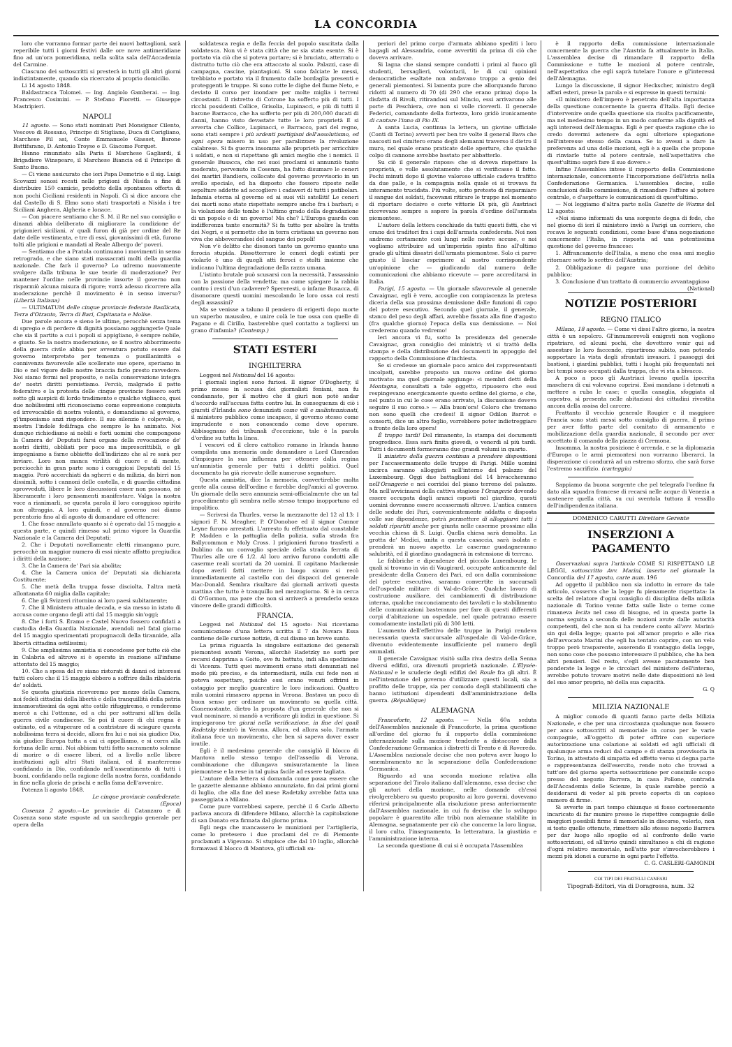LA CONCORDIA
loro che vorranno formar parte dei nuovi battaglioni, sarà reperibile tutti i giorni festivi dalle ore nove antimeridiane fino ad un'ora pomeridiana, nella solita sala dell'Accademia del Carmine.
Ciascuno dei sottoscritti si presterà in tutti gli altri giorni indistintamente, quando sia ricercato al proprio domicilio.
Li 14 agosto 1848.
Baldastracca Tolomei. — Ing. Angiolo Gamberai. — Ing. Francesco Cosimini. — P. Stefano Fioretti. — Giuseppe Mastripieri.
NAPOLI
11 agosto. — Sono stati nominati Pari Monsignor Cilento, Vescovo di Rossano, Principe di Stigliano, Duca di Corigliano, Marchese Fil asi, Conte Emmanuele Giasset, Barone Battifarano, D. Antonio Troyse e D. Giacomo Forquet.
Hanno rinunziato alla Paria il Marchese Gagliardi, il Brigadiere Winspeare, il Marchese Biancia ed il Principe di Santo Buono.
— Ci viene assicurato che ieri Papa Demetrio e il sig. Luigi Scovazzi sonosi recati nelle prigioni di Nisida a fine di distribuire 150 camicie, prodotto della spontanea offerta di non pochi Ciciliani residenti in Napoli. Ci si dice ancora che dal Castello di S. Elmo sono stati trasportati a Nisida i tre Siciliani Anghera, Algheria e Ionace.
— Con piacere sentiamo che S. M. il Re nel suo consiglio o dinanzi abbia deliberato di migliorare la condizione de' prigionieri siciliani, a' quali furon di già per ordine del Re date delle vestimenta, e tre di essi, giovanissimi di età, furono tolti alle prigioni e mandati al Reale Albergo de' poveri.
— Sentiamo che a Pratola continuano i movimenti in senso retrogrado, e che siano stati massacrati molti della guardia nazionale. Che farà il governo? Lo udremo nuovamente svolgere dalla tribuna le sue teorie di moderazione? Per mantener l'ordine nelle provincie insorte il governo non risparmiò alcuna misura di rigore; vorrà adesso ricorrere alla moderazione perchè il movimento è in senso inverso? (Libertà Italiana)
— ULTIMATUM delle cinque provincie federate Basilicata, Terra d'Otranto, Terra di Bari, Capitanata e Molise.
Due parole ancora e sieno le ultime, perocchè senza tema di spregio e di perdere di dignità possiamo aggiungerle Quale che sia il partito a cui i popoli si appigliano, è sempre nobile, e giusto. Se la nostra moderazione, se il nostro abborrimento della guerra civile abbia per avventura potuto essere dal governo interpretato per temenza o pusillanimità o connivenza favorevole alle scellerate sue opere, speriamo in Dio e nel vigore delle nostre braccia farlo presto ravvedere. Noi siamo fermi nel proposito, e nella conservazione integra de' nostri diritti persistiamo. Perciò, malgrado il patto federativo e la protesta delle cinque provincie fossero sorti sotto gli auspicii di lordo tradimento e qualche vigliacco, quei due nobilissimi atti riconosciamo come espressione compiuta ed irrevocabile di nostra volontà, e domandiamo al governo, gl'imponiamo anzi rispondere. Il suo silenzio è colpevole, e mostra l'indole fedifraga che sempre lo ha animato. Noi dunque richiediamo ai nobili e forti uomini che compongono la Camera de' Deputati farsi organo della revocazione de' nostri diritti, obbliati per poco ma imprescrittibili, e gli impegniamo a farne obbietto dell'indirizzo che al re sarà per inviare. Loro non manca virilità di cuore e di mente, perciocchè in gran parte sono i coraggiosi Deputati del 15 maggio. Però accerchiati da sgherri e da milizia, da birri non dissimili, sotto i cannoni delle castella, e di guardia cittadina sprovveduti, libere le loro discussioni esser non possono, nè liberamente i loro pensamenti manifestare. Valga la nostra voce a rianimarli, se questa parola il loro coraggioso spirito non oltraggia. A loro quindi, e al governo noi diamo perentorio fino al dì agosto di domandare ed ottenere:
1. Che fosse annullato quanto si è operato dal 15 maggio a questa parte, e quindi rimesso sul primo vigore la Guardia Nazionale e la Camera dei Deputati;
2. Che i Deputati novellamente eletti rimangano pure, perocchè un maggior numero di essi niente affatto pregiudica i diritti della nazione;
3. Che la Camera de' Pari sia abolita;
4. Che la Camera unica de' Deputati sia dichiarata Costituente;
5. Che metà della truppa fosse disciolta, l'altra metà allontanata 60 miglia dalla capitale;
6. Che gli Svizzeri ritornino ai loro paesi subitamente;
7. Che il Ministero attuale decada, e sia messo in istato di accusa come organo degli atti dal 15 maggio sin'oggi;
8. Che i forti S. Eramo e Castel Nuovo fossero confidati a custodia della Guardia Nazionale, avendoli nel fatal giorno del 15 maggio sperimentati propugnacoli della tirannide, alla libertà cittadina ostilissimi;
9. Che amplissima amnistia si concedesse per tutto ciò che in Calabria ed altrove si è operato in reazione all'infame attentato del 15 maggio;
10. Che a spesa del re siano ristorati di danni ed interessi tutti coloro che il 15 maggio ebbero a soffrire dalla ribalderia de' soldati.
Se questa giustizia riceveremo per mezzo della Camera, noi fedeli cittadini della libertà e della tranquillità della patria innamoratissimi da ogni atto ostile rifuggiremo, e renderemo mercè a chi l'ottenne, ed a chi per sottrarsi all'ira della guerra civile condiscese. Se poi il cuore di chi regna è ostinato, ed a vituperare ed a contristare di sciagure questa nobilissima terra si decide, allora fra lui e noi sia giudice Dio, sia giudice Europa tutta a cui ci appelliamo, e si corra alla fortuna delle armi. Noi abbiam tutti fatto sacramento solenne di morire o di essere liberi, ed a livello nelle libere instituzioni agli altri Stati italiani, ed il manterremo confidando in Dio, confidando nell'assentimento di tutti i buoni, confidando nella ragione della nostra forza, confidando in fine nella gloria de prischi e nella fama dell'avvenire.
Potenza li agosto 1848.
Le cinque provincie confederate.
(Epoca)
Cosenza 2 agosto.—Le provincie di Catanzaro e di Cosenza sono state esposte ad un saccheggio generale per opera della
soldatesca regia e della feccia del popolo suscitata dalla soldatesca. Non vi è stata città che ne sia stata esente. Si è portato via ciò che si poteva portare; si è bruciato, atterrato o distrutto tutto ciò che era attaccato al suolo. Palazzi, case di campagna, cascine, piantagioni. Si sono falciate le messi, trebbiato e portato via il frumento dalle bordaglia presenti e proteggenti le truppe. Si sono rotte le dighe del fiume Neto, e deviato il corso per inondare per molte miglia i terreni circostanti. Il ristretto di Cotrone ha sofferto più di tutti. I ricchi possidenti Collice, Grisolia, Lupinacci, e più di tutti il barone Barracco, che ha sofferto per più di 200,000 ducati di danni, hanno visto devastate tutte le loro proprietà E si avverta che Collice, Lupinacci, e Barracco, pari del regno, sono stati sempre i più ardenti partigiani dell'assolutismo, ed ogni opera misero in uso per paralizzare la rivoluzione calabrese. Si fa guerra insomma alle proprietà per arricchire i soldati, e non si rispettano gli amici meglio che i nemici. Il generale Busacca, che nei suoi proclami si annunziò tanto moderato, pervenuto in Cosenza, ha fatto disumare le ceneri dei martiri Bandiera, collocate dal governo provvisorio in un avello speciale, ed ha disposto che fossero riposte nelle sepolture addette ad accogliere i cadaveri di tutti i patiboları. Infamia eterna al governo ed ai suoi vili satelliti! Le ceneri dei morti sono state rispettate sempre anche fra i barbari; e la violazione delle tombe è l'ultimo grado della degradazione di un popolo e di un governo! Ma che? L'Europa guarda con indifferenza tante enormità? Si fa tutto per abolire la tratta dei Negri, e si permette che in terra cristiana un governo non viva che abbeverandosi del sangue dei popoli!
Non v'è delitto che disonori tanto un governo quanto una ferocia stupida. Dissotterrare le ceneri degli estinti per violarle è uno di quegli atti feroci e stolti insieme che indicano l'ultima degradazione della razza umana.
L'istinto brutale può scusarsi con la necessità, l'assassinio con la passione della vendetta; ma come spiegare la rabbia contro i resti d'un cadavere? Spereresti, o infame Busacca, di disonorare questi uomini mescolando le loro ossa coi resti degli assassini?
Ma se venisse a taluno il pensiero di erigerti dopo morte un superbo mausoleo, e unire colà le tue ossa con quelle di Pagano e di Cirillo, basterebbe quel contatto a togliersi un grano d'infamia? (Contemp.)
STATI ESTERI
INGHILTERRA
Leggesi nel National del 16 agosto:
I giornali inglesi sono furiosi. Il signor O'Dogherty, il primo messo in accusa dei giornalisti feniani, non fu condannato, per il motivo che il giurì non potè andar d'accordo sull'accusa fatta contro lui. In conseguenza di ciò i giurati d'Irlanda sono denunziati come vili e malintenzionati, il ministero pubblico come incapace, il governo stesso come imprudente e non conoscendo come deve operare. Abbisognano dei tribunali d'eccezione, tale è la parola d'ordine su tutta la linea.
I vescovi ed il clero cattolico romano in Irlanda hanno compilata una memoria onde domandare a Lord Clarendon d'impiegare la sua influenza per ottenere dalla regina un'amnistia generale per tutti i delitti politici. Quel documento ha già ricevute delle numerose segnature.
Questa amnistia, dice la memoria, convertirebbe molta gente alla causa dell'ordine e farebbe degl'amici al governo. Un giornale della sera annunzia semi-officialmente che un tal procedimento gli sembra nello stesso tempo inopportuno ed impolitico.
— Scrivesi da Thurles, verso la mezzanotte del 12 al 13: I signori F. N. Meagher, P. O'Donohoe ed il signor Connor Leyne furono arrestati. L'arresto fu effettuato dal constabile P. Madden e la pattuglia della polizia, sulla strada fra Ballycommon e Moly Cross. I prigionieri furono trasferti a Dublino da un convoglio speciale della strada ferrata di Thurles alle ore 6 1/2. Al loro arrivo furono condotti alle caserme reali scortati da 20 uomini. Il capitano Mackensie dopo averli fatti mettere in luogo sicuro si recò immediatamente al castello con dei dispacci del generale Mac-Donald. Sembra risultare dai giornali arrivati questa mattina che tutto è tranquillo nel mezzogiorno. Si è in cerca di O'Gormon, ma pare che non si arriverà a prenderlo senza vincere delle grandi difficoltà.
FRANCIA.
Leggesi nel National del 15 agosto: Noi riceviamo comunicazione d'una lettera scritta il 7 da Novara Essa contiene delle curiose notizie, di cui diamo un breve sunto.
La prima riguarda la singolare esitazione dei generali piemontesi avanti Verona, allorchè Radetzky ne sortì per recarsi dapprima a Goito, ove fu battuto, indi alla spedizione di Vicenza. Tutti quei movimenti erano stati denunziati nel modo più preciso, e da intermediarii, sulla cui fede non si poteva sospettare, poichè essi erano venuti offrirsi in ostaggio per meglio guarentire le loro indicazioni. Quattro mila uomini rimasero appena in Verona. Bastava un poco di buon senso per ordinare un movimento su quella città. Cionenostante, dietro la proposta d'un generale che non si vuol nominare, si mandò a verificare gli indizi in questione. Si impiegarono tre giorni nella verificazione, in fine dei quali Radetzky rientrò in Verona. Allora, ed allora solo, l'armata italiana fece un movimento, che ben si sapeva dover esser inutile.
Egli è il medesimo generale che consigliò il blocco di Mantova nello stesso tempo dell'assedio di Verona, combinazione che dilungava smisuratamente la linea piemontese e la rese in tal guisa facile ad essere tagliata.
L'autore della lettera si domanda come possa essere che le gazzette alemanne abbiano annunziato, fin dai primi giorni di luglio, che alla fine del mese Radetzky avrebbe fatta una passeggiata a Milano.
Come pure vorrebbesi sapere, perchè il 6 Carlo Alberto parlava ancora di difendere Milano, allorchè la capitolazione di san Donato era firmata dal giorno prima.
Egli nega che mancassero le munizioni per l'artiglieria, come lo pretesero i due proclami del re di Piemonte proclamati a Vigevano. Si stupisce che dal 10 luglio, allorchè formavasi il blocco di Mantova, gli ufficiali su-
periori del primo corpo d'armata abbiano spediti i loro bagagli ad Alessandria, come avvertiti da prima di ciò che doveva arrivare.
Si lagna che siansi sempre condotti i primi al fuoco gli studenti, bersaglieri, volontarii, le di cui opinioni democratiche esaltate non andavano troppo a genio dei generali piemontesi. Si lamenta pure che allorquando furono ridotti al numero di 70 (di 290 che erano prima) dopo la disfatta di Rivoli, ritirandosi sul Mincio, essi arrivarono alle porte di Peschiera, ove non si volle riceverli. Il generale Federici, comandante della fortezza, loro gridò ironicamente di cantare l'inno di Pio IX.
A santa Lucia, continua la lettera, un giovine ufficiale (Conti di Torino) avvertì per ben tre volte il general Bava che nascosti nel cimitero erano degli alemanni traverso il dietro il muro, nel quale erano praticate delle aperture, che qualche colpo di cannone avrebbe bastato per abbatterlo.
Su ciò il generale rispose: che si doveva rispettare la proprietà, e volle assolutamente che si verificasse il fatto. Pochi minuti dopo il giovine valoroso ufficiale cadeva trafitto da due palle, e la compagnia nella quale ei si trovava fu interamente trucidata. Più volte, sotto pretesto di risparmiare il sangue dei soldati, facevansi ritirare le truppe nel momento di riportare decisive e certe vittorie Di più, gli Austriaci ricevevano sempre a sapere la parola d'ordine dell'armata piemontese.
L'autore della lettera conchiude da tutti questi fatti, che vi erano dei traditori fra i capi dell'armata confederata. Noi non andremo certamente così lungi nelle nostre accuse, e noi vogliamo attribuire ad un'imperizia spinta fino all'ultimo grado gli ultimi disastri dell'armata piemontese. Solo ci parve giusto il lasciar esprimere al nostro corrispondente un'opinione che — giudicando dal numero delle comunicazioni che abbiamo ricevute — pare accreditarsi in Italia.
Parigi, 15 agosto. — Un giornale sfavorevole al generale Cavaignac, egli è vero, accoglie con compiacenza la pretesa diceria della sua prossima demissione dalle funzioni di capo del potere esecutivo. Secondo quel giornale, il generale, stanco del peso degli affari, avrebbe fissata alla fine d'agosto (fra qualche giorno) l'epoca della sua demissione. — Noi crederemo quando vedremo!
Ieri ancora vi fu, sotto la presidenza del generale Cavaignac, gran consiglio dei ministri; vi si trattò della stampa e della distribuzione dei documenti in appoggio del rapporto della Commissione d'inchiesta.
Se si credesse un giornale poco amico dei rappresentanti incolpati, sarebbe proposto un nuovo ordine del giorno motivato: ma quel giornale aggiunge: «i membri detti della Montagna, consultati a tale oggetto, ripuosero che essi respingevano energicamente questo ordine del giorno, e che, nel punto in cui le cose erano arrivate, la discussione doveva seguire il suo corso.» — Alla buon'ora! Coloro che tremano non sono quelli che credesi! Il signor Odilon Barrot e consorti, dice un altro foglio, vorrebbero poter indietreggiare a fronte della loro opera!
È troppo tardi! Del rimanente, la stampa dei documenti progredisce. Essa sarà finita giovedì, o venerdì al più tardi. Tutti i documenti formeranno due grandi volumi in quarto.
Il ministro della guerra continua a prendere disposizioni per l'accasermamento delle truppe di Parigi. Mille uomini incirca saranno alloggiati nell'interno del palazzo del Luxembourg. Oggi due battaglioni del 14 bivaccheranno nell'Orangerie e nei corridoi del piano terreno del palazzo. Ma nell'avvicinarsi della cattiva stagione l'Orangerie dovendo essere occupata dagli aranci esposti nel giardino, questi uomini dovranno essere accasermati altrove. L'antica camera delle sedute dei Pari, convenientemente addatta e disposta colle sue dipendenze, potrà permettere di alloggiarvi tutti i soldati ripartiti anche per giunta nelle caserme prossime alla vecchia chiesa di S. Luigi. Quella chiesa sarà demolita. La grotta de' Medici, unita a questa casaccia, sarà isolata e prenderà un nuovo aspetto. Le caserme guadagneranno salubrità, ed il giardino guadagnerà in estensione di terreno.
Le fabbriche e dipendenze del piccolo Luxembourg, le quali si trovano in via di Vaugirard, occupate anticamente dal presidente della Camera dei Pari, ed ora dalla commissione del potere esecutivo, saranno convertite in succursali dell'ospedale militare di Val-de-Grâce. Qualche lavoro di costruzione ausiliare, dei cambiamenti di distribuzione interna, qualche racconciamento dei tavolati e lo stabilimento delle comunicazioni basteranno per fare di questi differenti corpi d'abitazione un ospedale, nel quale potranno essere comodamente installati più di 300 letti.
L'aumento dell'effettivo delle truppe in Parigi rendeva necessaria questa succursale all'ospedale di Val-de-Grâce, divenuto evidentemente insufficiente pel numero degli ammalati.
Il generale Cavaignac visitò sulla riva destra della Senna diversi edifizi, ora divenuti proprietà nazionale. L'Elysée-National e le scuderie degli edifizi del Roule fra gli altri. È nell'intenzione del governo d'utilizzare questi locali, sia a profitto delle truppe, sia per comodo degli stabilimenti che hanno istituzioni dipendenti dall'amministrazione della guerra. (République)
ALEMAGNA
Francoforte, 12 agosto. — Nella 60a seduta dell'Assemblea nazionale di Francoforte, la prima questione all'ordine del giorno fu il rapporto della commissione internazionale sulla mozione tendente a distaccare dalla Confederazione Germanica i distretti di Trento e di Roveredo. L'Assemblea nazionale decise che non poteva aver luogo lo smembramento ne la separazione della Confederazione Germanica.
Riguardo ad una seconda mozione relativa alla separazione del Tirolo italiano dall'alemanno, essa decise che gli autori della mozione, nelle domande ch'essi rivolgerebbero su questo proposito ai loro governi, dovevano riferirsi principalmente alla risoluzione presa anteriormente dall'Assemblea nazionale, in cui fu deciso che lo sviluppo popolare è guarentito alle tribù non alemanne stabilite in Alemagna, segnatamente per ciò che concerne la loro lingua, il loro culto, l'insegnamento, la letteratura, la giustizia e l'amministrazione interna.
La seconda questione di cui si è occupata l'Assemblea
è il rapporto della commissione internazionale concernente la guerra che l'Austria fa attualmente in Italia. L'assemblea decise di rimandare il rapporto della Commissione e tutte le mozioni al potere centrale, nell'aspettativa che egli saprà tutelare l'onore e gl'interessi dell'Alemagna.
Lungo la discussione, il signor Heckscher, ministro degli affari esteri, prese la parola e si espresse in questi termini:
«Il ministero dell'impero è penetrato dell'alta importanza della questione concernente la guerra d'Italia. Egli decise d'intervenire onde quella questione sia risolta pacificamente, ma nel medesimo tempo in un modo conforme alla dignità ed agli interessi dell'Alemagna. Egli è per questa ragione che io credo dovermi astenere da ogni ulteriore spiegazione nell'interesse stesso della causa. Se io avessi a dare la preferenza ad una delle mozioni, egli è a quella che propone di rinviarle tutte al potere centrale, nell'aspettativa che quest'ultimo saprà fare il suo dovere.»
Infine l'Assemblea intese il rapporto della Commissione internazionale, concernente l'incorporazione dell'Istria nella Confederazione Germanica. L'assemblea decise, sulle conclusioni della commissione, di rimandare l'affare al potere centrale, e d'aspettare le comunicazioni di quest'ultimo.
— Noi leggiamo d'altra parte nella Gazette de Worms del 12 agosto:
«Noi siamo informati da una sorgente degna di fede, che nel giorno di ieri il ministero inviò a Parigi un corriere, che recava le seguenti condizioni, come base d'una negoziazione concernente l'Italia, in risposta ad una potentissima questione del governo francese:
1. Affrancamento dell'Italia, a meno che essa ami meglio ritornare sotto lo scettro dell'Austria;
2. Obbligazione di pagare una porzione del debito pubblico;
3. Conclusione d'un trattato di commercio avvantaggioso (National)
NOTIZIE POSTERIORI
REGNO ITALICO
Milano, 18 agosto. — Come vi dissi l'altro giorno, la nostra città è un sepolcro. Gl'innumerevoli emigrati non vogliono ripatriare, ed alcuni pochi, che dovettero venir qui ad assestare le loro faccende, ripartirono subito, non potendo sopportare la vista degli sfrontati invasori. I passeggi dei bastioni, i giardini pubblici, tutti i luoghi più frequentati nei bei tempi sono occupati dalla truppa, che vi sta a bivacco.
A poco a poco gli Austriaci levano quella ipocrita maschera di cui volevano coprirsi. Essi mandano i detenuti a mettere a ruba le case; e quella canaglia, sfoggiata al capestro, si presenta nelle abitazioni dei cittadini rivestita ancora della assisa del carcere.
Frattanto il vecchio generale Rougier e il maggiore Francia sono stati messi sotto consiglio di guerra, il primo per aver fatto parte del comitato di armamento e mobilizzazione della guardia nazionale, il secondo per aver accettato il comando della piazza di Cremona.
Insomma, la nostra posizione è orrenda, e se la diplomazia d'Europa o le armi piemontesi non vorranno liberarci, la disperazione ci condurrà ad un estremo sforzo, che sarà forse l'estremo sacrifizio. (carteggio)
Sappiamo da buona sorgente che pel telegrafo l'ordine fu dato alla squadra francese di recarsi nelle acque di Venezia a sostenere quella città, su cui sventola tuttora il vessillo dell'indipendenza italiana.
DOMENICO CARUTTI Direttore Gerente
INSERZIONI A PAGAMENTO
Osservazioni sopra l'articolo COME SI RISPETTANO LE LEGGI, sottoscritto Avv. Marini, inserto nel giornale la Concordia del 17 agosto, carte num. 196
Ad oggetto il pubblico non sia indotto in errore da tale articolo, s'osserva che la legge fu pienamente rispettata: la scelta del relatore d'ogni consiglio di disciplina della milizia nazionale di Torino venne fatta sulle liste o terne come rimaneva lecita nel caso di bisogno, ed in questa parte la norma seguita a seconda delle nozioni avute dalle autorità competenti, del che non si ha rendere conto all'avv. Marini: sin qui della legge; quanto poi all'amor proprio e alle risa dell'avvocato Marini che egli ha tentato coprire, con un velo troppo però trasparente, asserendo il vantaggio della legge, non sono cose che possano interessare il pubblico, che ha ben altri pensieri. Del resto, s'egli avesse pacatamente ben ponderate la legge e le circolari del ministero dell'interno, avrebbe potuto trovare motivi nelle date disposizioni nè lesi del suo amor proprio, nè della sua capacità.
G. Q
MILIZIA NAZIONALE
A miglior comodo di quanti fanno parte della Milizia Nazionale, e che per una circostanza qualunque non fossero per anco sottoscritti al memoriale in corso per le varie compagnie, all'oggetto di poter offrire con superiore autorizzazione una colazione ai soldati ed agli ufficiali di qualunque arma reduci dal campo e di stanza provvisoria in Torino, in attestato di simpatia ed affetto verso si degna parte e rappresentanza dell'esercito, rende noto che trovasi a tutt'ore del giorno aperta sottoscrizione per consimile scopo presso del negozio Barrera, in casa Pollone, contrada dell'Accademia delle Scienze, la quale sarebbe perciò a desiderarsi di veder al più presto coperta di un copioso numero di firme.
Si avverte in pari tempo chiunque si fosse cortesemente incaricato di far munire presso le rispettive compagnie delle maggiori possibili firme il memoriale in discorso, volerlo, non si tosto quelle ottenute, rimettere allo stesso negozio Barrera per dar luogo allo spoglio ed al confronto delle varie sottoscrizioni, ed all'invio quindi simultaneo a chi di ragione d'ogni relativo memoriale, nell'atto pur s'invocherebbero i mezzi più idonei a curarne in ogni parte l'effetto.
C. G. CASLERI-GAMONDI
COI TIPI DEI FRATELLI CANFARI
Tipografi-Editori, via di Doragrossa, num. 32